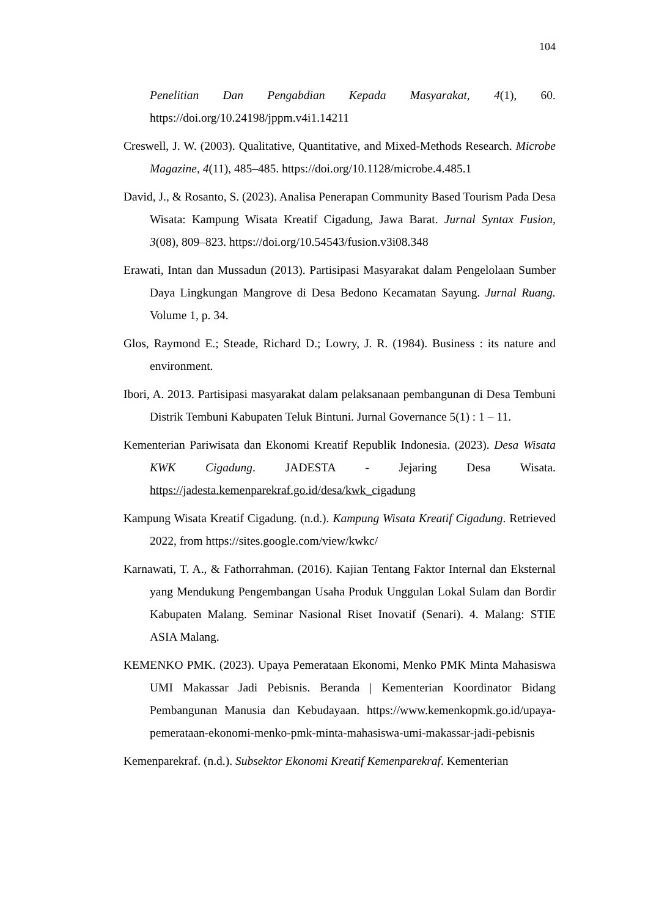104
Penelitian Dan Pengabdian Kepada Masyarakat, 4(1), 60. https://doi.org/10.24198/jppm.v4i1.14211
Creswell, J. W. (2003). Qualitative, Quantitative, and Mixed-Methods Research. Microbe Magazine, 4(11), 485–485. https://doi.org/10.1128/microbe.4.485.1
David, J., & Rosanto, S. (2023). Analisa Penerapan Community Based Tourism Pada Desa Wisata: Kampung Wisata Kreatif Cigadung, Jawa Barat. Jurnal Syntax Fusion, 3(08), 809–823. https://doi.org/10.54543/fusion.v3i08.348
Erawati, Intan dan Mussadun (2013). Partisipasi Masyarakat dalam Pengelolaan Sumber Daya Lingkungan Mangrove di Desa Bedono Kecamatan Sayung. Jurnal Ruang. Volume 1, p. 34.
Glos, Raymond E.; Steade, Richard D.; Lowry, J. R. (1984). Business : its nature and environment.
Ibori, A. 2013. Partisipasi masyarakat dalam pelaksanaan pembangunan di Desa Tembuni Distrik Tembuni Kabupaten Teluk Bintuni. Jurnal Governance 5(1) : 1 – 11.
Kementerian Pariwisata dan Ekonomi Kreatif Republik Indonesia. (2023). Desa Wisata KWK Cigadung. JADESTA - Jejaring Desa Wisata. https://jadesta.kemenparekraf.go.id/desa/kwk_cigadung
Kampung Wisata Kreatif Cigadung. (n.d.). Kampung Wisata Kreatif Cigadung. Retrieved 2022, from https://sites.google.com/view/kwkc/
Karnawati, T. A., & Fathorrahman. (2016). Kajian Tentang Faktor Internal dan Eksternal yang Mendukung Pengembangan Usaha Produk Unggulan Lokal Sulam dan Bordir Kabupaten Malang. Seminar Nasional Riset Inovatif (Senari). 4. Malang: STIE ASIA Malang.
KEMENKO PMK. (2023). Upaya Pemerataan Ekonomi, Menko PMK Minta Mahasiswa UMI Makassar Jadi Pebisnis. Beranda | Kementerian Koordinator Bidang Pembangunan Manusia dan Kebudayaan. https://www.kemenkopmk.go.id/upaya-pemerataan-ekonomi-menko-pmk-minta-mahasiswa-umi-makassar-jadi-pebisnis
Kemenparekraf. (n.d.). Subsektor Ekonomi Kreatif Kemenparekraf. Kementerian